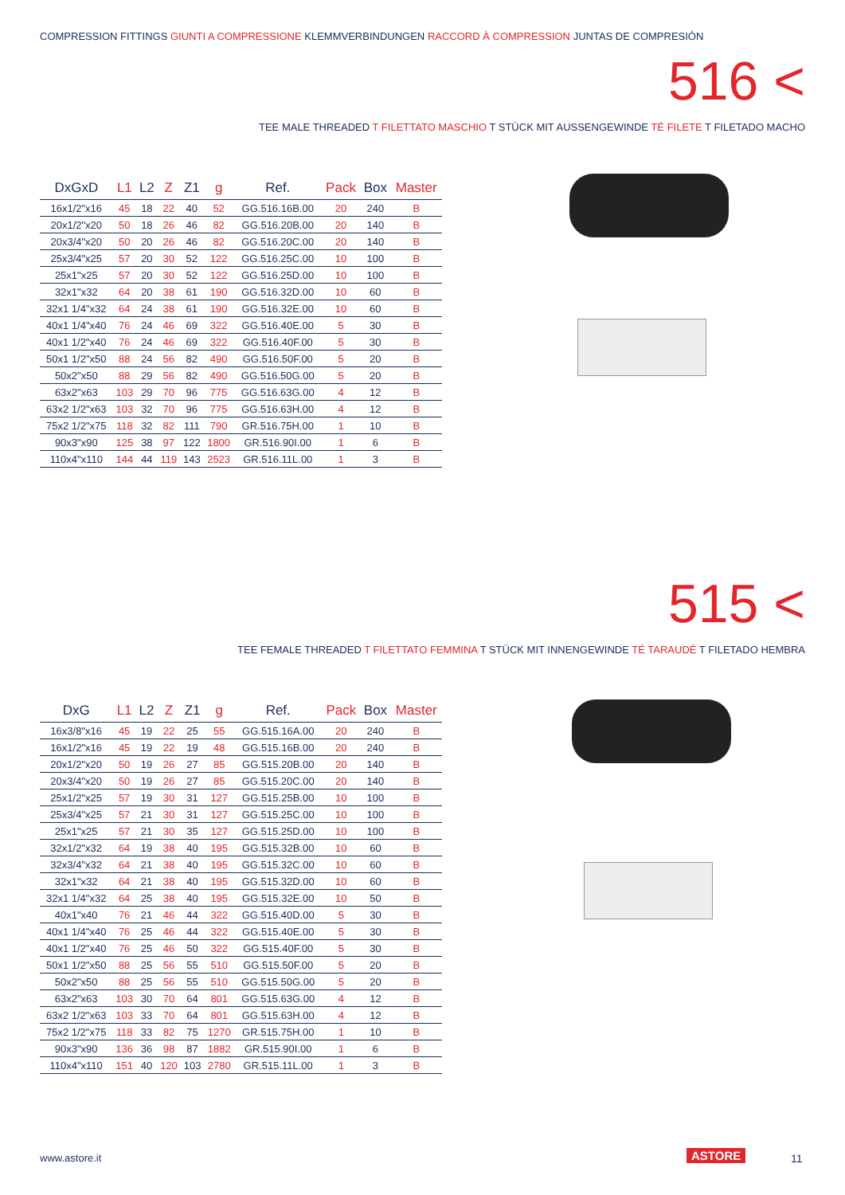COMPRESSION FITTINGS GIUNTI A COMPRESSIONE KLEMMVERBINDUNGEN RACCORD À COMPRESSION JUNTAS DE COMPRESIÓN
516 <
TEE MALE THREADED T FILETTATO MASCHIO T STÜCK MIT AUSSENGEWINDE TÉ FILETE T FILETADO MACHO
| DxGxD | L1 | L2 | Z | Z1 | g | Ref. | Pack | Box | Master |
| --- | --- | --- | --- | --- | --- | --- | --- | --- | --- |
| 16x1/2"x16 | 45 | 18 | 22 | 40 | 52 | GG.516.16B.00 | 20 | 240 | B |
| 20x1/2"x20 | 50 | 18 | 26 | 46 | 82 | GG.516.20B.00 | 20 | 140 | B |
| 20x3/4"x20 | 50 | 20 | 26 | 46 | 82 | GG.516.20C.00 | 20 | 140 | B |
| 25x3/4"x25 | 57 | 20 | 30 | 52 | 122 | GG.516.25C.00 | 10 | 100 | B |
| 25x1"x25 | 57 | 20 | 30 | 52 | 122 | GG.516.25D.00 | 10 | 100 | B |
| 32x1"x32 | 64 | 20 | 38 | 61 | 190 | GG.516.32D.00 | 10 | 60 | B |
| 32x1 1/4"x32 | 64 | 24 | 38 | 61 | 190 | GG.516.32E.00 | 10 | 60 | B |
| 40x1 1/4"x40 | 76 | 24 | 46 | 69 | 322 | GG.516.40E.00 | 5 | 30 | B |
| 40x1 1/2"x40 | 76 | 24 | 46 | 69 | 322 | GG.516.40F.00 | 5 | 30 | B |
| 50x1 1/2"x50 | 88 | 24 | 56 | 82 | 490 | GG.516.50F.00 | 5 | 20 | B |
| 50x2"x50 | 88 | 29 | 56 | 82 | 490 | GG.516.50G.00 | 5 | 20 | B |
| 63x2"x63 | 103 | 29 | 70 | 96 | 775 | GG.516.63G.00 | 4 | 12 | B |
| 63x2 1/2"x63 | 103 | 32 | 70 | 96 | 775 | GG.516.63H.00 | 4 | 12 | B |
| 75x2 1/2"x75 | 118 | 32 | 82 | 111 | 790 | GR.516.75H.00 | 1 | 10 | B |
| 90x3"x90 | 125 | 38 | 97 | 122 | 1800 | GR.516.90I.00 | 1 | 6 | B |
| 110x4"x110 | 144 | 44 | 119 | 143 | 2523 | GR.516.11L.00 | 1 | 3 | B |
515 <
TEE FEMALE THREADED T FILETTATO FEMMINA T STÜCK MIT INNENGEWINDE TÉ TARAUDÉ T FILETADO HEMBRA
| DxG | L1 | L2 | Z | Z1 | g | Ref. | Pack | Box | Master |
| --- | --- | --- | --- | --- | --- | --- | --- | --- | --- |
| 16x3/8"x16 | 45 | 19 | 22 | 25 | 55 | GG.515.16A.00 | 20 | 240 | B |
| 16x1/2"x16 | 45 | 19 | 22 | 19 | 48 | GG.515.16B.00 | 20 | 240 | B |
| 20x1/2"x20 | 50 | 19 | 26 | 27 | 85 | GG.515.20B.00 | 20 | 140 | B |
| 20x3/4"x20 | 50 | 19 | 26 | 27 | 85 | GG.515.20C.00 | 20 | 140 | B |
| 25x1/2"x25 | 57 | 19 | 30 | 31 | 127 | GG.515.25B.00 | 10 | 100 | B |
| 25x3/4"x25 | 57 | 21 | 30 | 31 | 127 | GG.515.25C.00 | 10 | 100 | B |
| 25x1"x25 | 57 | 21 | 30 | 35 | 127 | GG.515.25D.00 | 10 | 100 | B |
| 32x1/2"x32 | 64 | 19 | 38 | 40 | 195 | GG.515.32B.00 | 10 | 60 | B |
| 32x3/4"x32 | 64 | 21 | 38 | 40 | 195 | GG.515.32C.00 | 10 | 60 | B |
| 32x1"x32 | 64 | 21 | 38 | 40 | 195 | GG.515.32D.00 | 10 | 60 | B |
| 32x1 1/4"x32 | 64 | 25 | 38 | 40 | 195 | GG.515.32E.00 | 10 | 50 | B |
| 40x1"x40 | 76 | 21 | 46 | 44 | 322 | GG.515.40D.00 | 5 | 30 | B |
| 40x1 1/4"x40 | 76 | 25 | 46 | 44 | 322 | GG.515.40E.00 | 5 | 30 | B |
| 40x1 1/2"x40 | 76 | 25 | 46 | 50 | 322 | GG.515.40F.00 | 5 | 30 | B |
| 50x1 1/2"x50 | 88 | 25 | 56 | 55 | 510 | GG.515.50F.00 | 5 | 20 | B |
| 50x2"x50 | 88 | 25 | 56 | 55 | 510 | GG.515.50G.00 | 5 | 20 | B |
| 63x2"x63 | 103 | 30 | 70 | 64 | 801 | GG.515.63G.00 | 4 | 12 | B |
| 63x2 1/2"x63 | 103 | 33 | 70 | 64 | 801 | GG.515.63H.00 | 4 | 12 | B |
| 75x2 1/2"x75 | 118 | 33 | 82 | 75 | 1270 | GR.515.75H.00 | 1 | 10 | B |
| 90x3"x90 | 136 | 36 | 98 | 87 | 1882 | GR.515.90I.00 | 1 | 6 | B |
| 110x4"x110 | 151 | 40 | 120 | 103 | 2780 | GR.515.11L.00 | 1 | 3 | B |
www.astore.it ASTORE 11